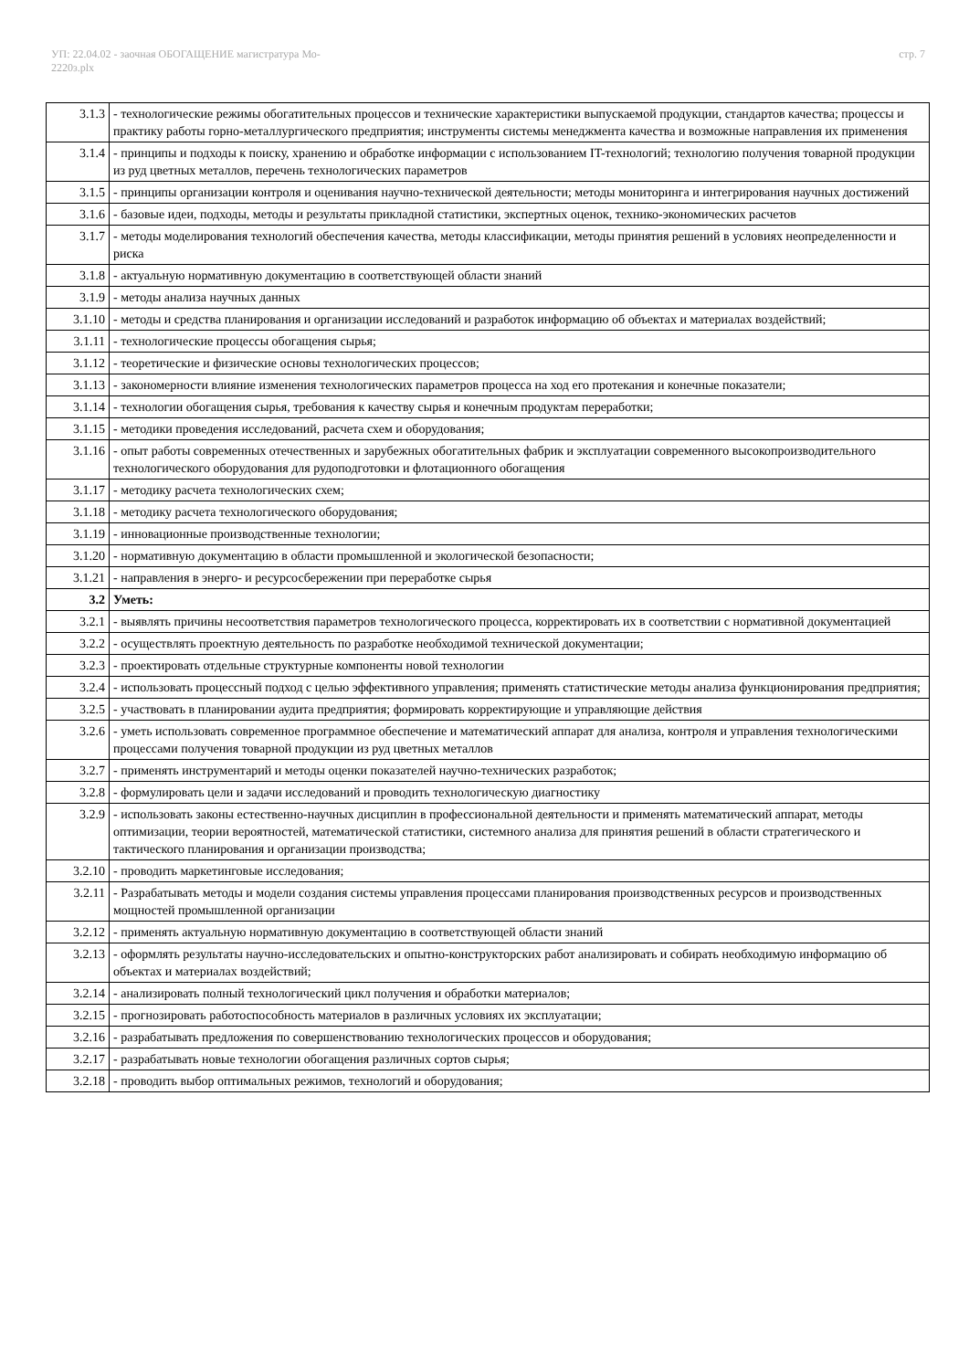УП: 22.04.02 - заочная ОБОГАЩЕНИЕ магистратура Мо-
2220з.plx
стр. 7
| 3.1.3 | - технологические режимы обогатительных процессов и технические характеристики выпускаемой продукции, стандартов качества; процессы и практику работы горно-металлургического предприятия; инструменты системы менеджмента качества и возможные направления их применения |
| 3.1.4 | - принципы и подходы к поиску, хранению и обработке информации с использованием IT-технологий; технологию получения товарной продукции из руд цветных металлов, перечень технологических параметров |
| 3.1.5 | - принципы организации контроля и оценивания научно-технической деятельности; методы мониторинга и интегрирования научных достижений |
| 3.1.6 | - базовые идеи, подходы, методы и результаты прикладной статистики, экспертных оценок, технико-экономических расчетов |
| 3.1.7 | - методы моделирования технологий обеспечения качества, методы классификации, методы принятия решений в условиях неопределенности и риска |
| 3.1.8 | - актуальную нормативную документацию в соответствующей области знаний |
| 3.1.9 | - методы анализа научных данных |
| 3.1.10 | - методы и средства планирования и организации исследований и разработок информацию об объектах и материалах воздействий; |
| 3.1.11 | - технологические процессы обогащения сырья; |
| 3.1.12 | - теоретические и физические основы технологических процессов; |
| 3.1.13 | - закономерности влияние изменения технологических параметров процесса на ход его протекания и конечные показатели; |
| 3.1.14 | - технологии обогащения сырья, требования к качеству сырья и конечным продуктам переработки; |
| 3.1.15 | - методики проведения исследований, расчета схем и оборудования; |
| 3.1.16 | - опыт работы современных отечественных и зарубежных обогатительных фабрик и эксплуатации современного высокопроизводительного технологического оборудования для рудоподготовки и флотационного обогащения |
| 3.1.17 | - методику расчета технологических схем; |
| 3.1.18 | - методику расчета технологического оборудования; |
| 3.1.19 | - инновационные производственные технологии; |
| 3.1.20 | - нормативную документацию в области промышленной и экологической безопасности; |
| 3.1.21 | - направления в энерго- и ресурсосбережении при переработке сырья |
| 3.2 | Уметь: |
| 3.2.1 | - выявлять причины несоответствия параметров технологического процесса, корректировать их в соответствии с нормативной документацией |
| 3.2.2 | - осуществлять проектную деятельность по разработке необходимой технической документации; |
| 3.2.3 | - проектировать отдельные структурные компоненты новой технологии |
| 3.2.4 | - использовать процессный подход с целью эффективного управления; применять статистические методы анализа функционирования предприятия; |
| 3.2.5 | - участвовать в планировании аудита предприятия; формировать корректирующие и управляющие действия |
| 3.2.6 | - уметь использовать современное программное обеспечение и математический аппарат для анализа, контроля и управления технологическими процессами получения товарной продукции из руд цветных металлов |
| 3.2.7 | - применять инструментарий и методы оценки показателей научно-технических разработок; |
| 3.2.8 | - формулировать цели и задачи исследований и проводить технологическую диагностику |
| 3.2.9 | - использовать законы естественно-научных дисциплин в профессиональной деятельности и применять математический аппарат, методы оптимизации, теории вероятностей, математической статистики, системного анализа для принятия решений в области стратегического и тактического планирования и организации производства; |
| 3.2.10 | - проводить маркетинговые исследования; |
| 3.2.11 | - Разрабатывать методы и модели создания системы управления процессами планирования производственных ресурсов и производственных мощностей промышленной организации |
| 3.2.12 | - применять актуальную нормативную документацию в соответствующей области знаний |
| 3.2.13 | - оформлять результаты научно-исследовательских и опытно-конструкторских работ анализировать и собирать необходимую информацию об объектах и материалах воздействий; |
| 3.2.14 | - анализировать полный технологический цикл получения и обработки материалов; |
| 3.2.15 | - прогнозировать работоспособность материалов в различных условиях их эксплуатации; |
| 3.2.16 | - разрабатывать предложения по совершенствованию технологических процессов и оборудования; |
| 3.2.17 | - разрабатывать новые технологии обогащения различных сортов сырья; |
| 3.2.18 | - проводить выбор оптимальных режимов, технологий и оборудования; |